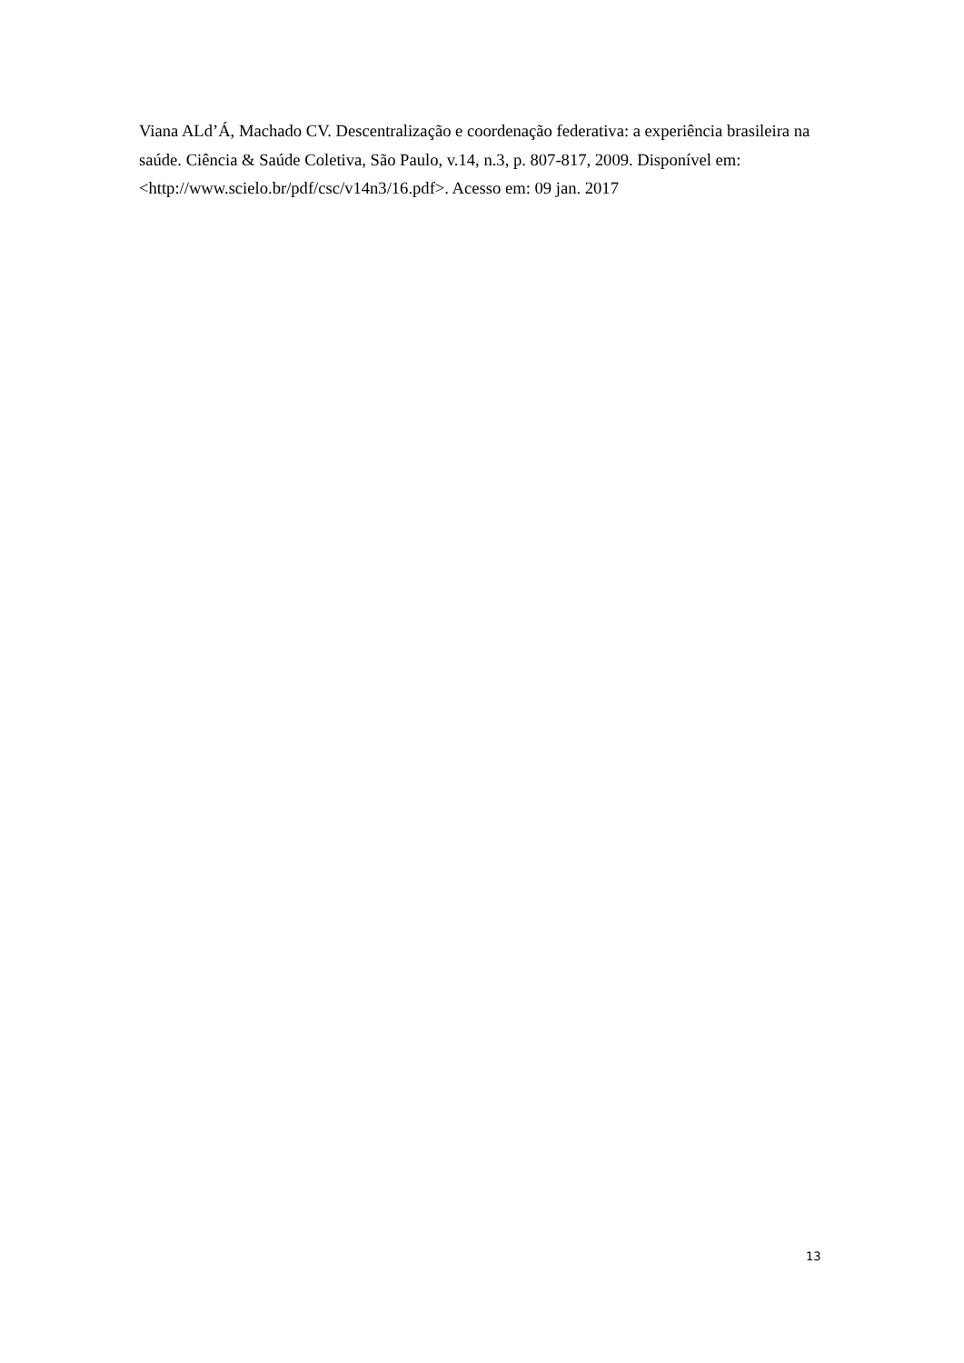Viana ALd’Á, Machado CV. Descentralização e coordenação federativa: a experiência brasileira na saúde. Ciência & Saúde Coletiva, São Paulo, v.14, n.3, p. 807-817, 2009. Disponível em: <http://www.scielo.br/pdf/csc/v14n3/16.pdf>. Acesso em: 09 jan. 2017
13